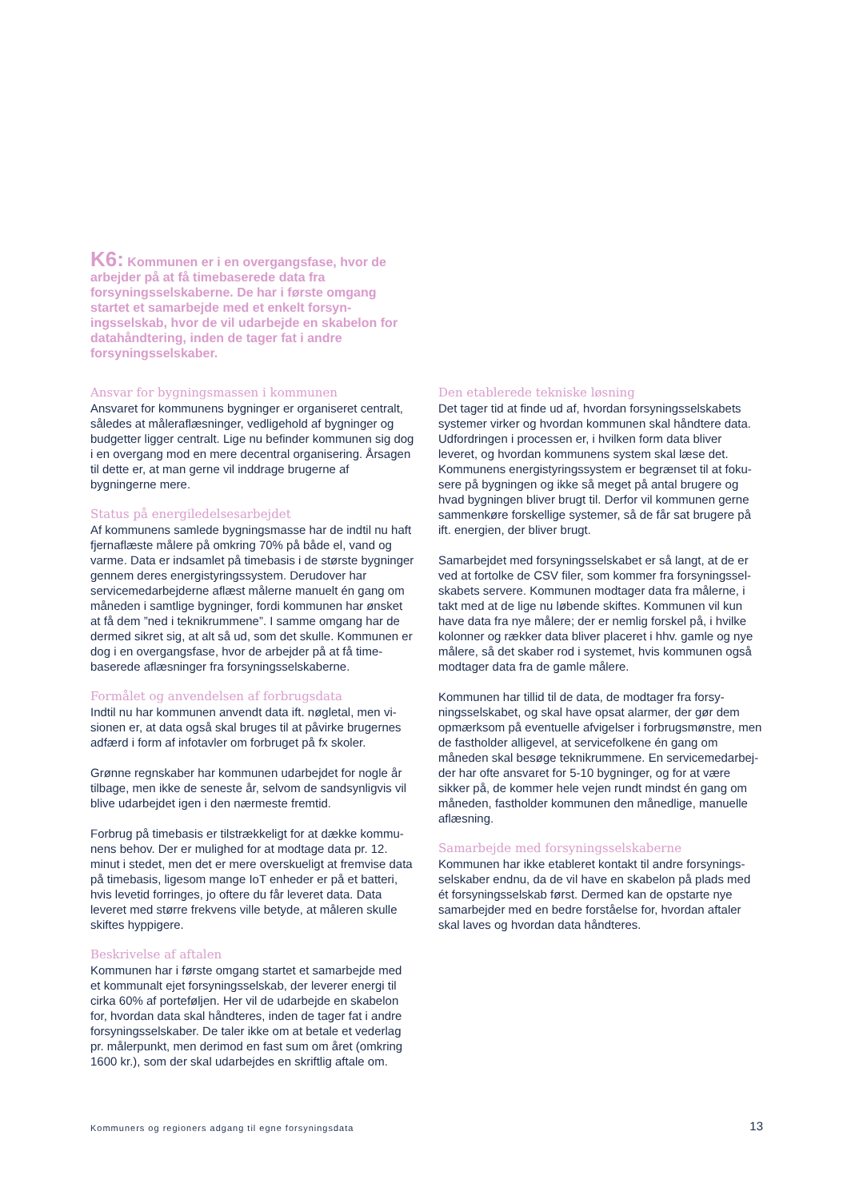K6: Kommunen er i en overgangsfase, hvor de arbejder på at få timebaserede data fra forsyningsselskaberne. De har i første omgang startet et samarbejde med et enkelt forsyn­ingsselskab, hvor de vil udarbejde en skabelon for datahåndtering, inden de tager fat i andre forsyningsselskaber.
Ansvar for bygningsmassen i kommunen
Ansvaret for kommunens bygninger er organiseret centralt, således at måleraflæsninger, vedligehold af bygninger og budgetter ligger centralt. Lige nu befinder kommunen sig dog i en overgang mod en mere decentral organisering. Årsagen til dette er, at man gerne vil inddrage brugerne af bygningerne mere.
Status på energiledelsesarbejdet
Af kommunens samlede bygningsmasse har de indtil nu haft fjernaflæste målere på omkring 70% på både el, vand og varme. Data er indsamlet på timebasis i de største byg­ninger gennem deres energistyringssystem. Derudover har servicemedarbejderne aflæst målerne manuelt én gang om måneden i samtlige bygninger, fordi kommunen har ønsket at få dem ”ned i teknikrummene”. I samme omgang har de dermed sikret sig, at alt så ud, som det skulle. Kommunen er dog i en overgangsfase, hvor de arbejder på at få time­baserede aflæsninger fra forsyningsselskaberne.
Formålet og anvendelsen af forbrugsdata
Indtil nu har kommunen anvendt data ift. nøgletal, men vi­sionen er, at data også skal bruges til at påvirke brugernes adfærd i form af infotavler om forbruget på fx skoler.
Grønne regnskaber har kommunen udarbejdet for nogle år tilbage, men ikke de seneste år, selvom de sandsynligvis vil blive udarbejdet igen i den nærmeste fremtid.
Forbrug på timebasis er tilstrækkeligt for at dække kommu­nens behov. Der er mulighed for at modtage data pr. 12. minut i stedet, men det er mere overskueligt at fremvise data på timebasis, ligesom mange IoT enheder er på et batteri, hvis levetid forringes, jo oftere du får leveret data. Data leveret med større frekvens ville betyde, at måleren skulle skiftes hyppigere.
Beskrivelse af aftalen
Kommunen har i første omgang startet et samarbejde med et kommunalt ejet forsyningsselskab, der leverer energi til cirka 60% af porteføljen. Her vil de udarbejde en skabelon for, hvordan data skal håndteres, inden de tager fat i andre forsyningsselskaber. De taler ikke om at betale et vederlag pr. målerpunkt, men derimod en fast sum om året (omkring 1600 kr.), som der skal udarbejdes en skriftlig aftale om.
Den etablerede tekniske løsning
Det tager tid at finde ud af, hvordan forsyningsselskabets systemer virker og hvordan kommunen skal håndtere data. Udfordringen i processen er, i hvilken form data bliver leveret, og hvordan kommunens system skal læse det. Kommunens energistyringssystem er begrænset til at foku­sere på bygningen og ikke så meget på antal brugere og hvad bygningen bliver brugt til. Derfor vil kommunen gerne sammenkøre forskellige systemer, så de får sat brugere på ift. energien, der bliver brugt.
Samarbejdet med forsyningsselskabet er så langt, at de er ved at fortolke de CSV filer, som kommer fra forsyningssel­skabets servere. Kommunen modtager data fra målerne, i takt med at de lige nu løbende skiftes. Kommunen vil kun have data fra nye målere; der er nemlig forskel på, i hvilke kolonner og rækker data bliver placeret i hhv. gamle og nye målere, så det skaber rod i systemet, hvis kommunen også modtager data fra de gamle målere.
Kommunen har tillid til de data, de modtager fra forsy­ningsselskabet, og skal have opsat alarmer, der gør dem opmærksom på eventuelle afvigelser i forbrugsmønstre, men de fastholder alligevel, at servicefolkene én gang om måneden skal besøge teknikrummene. En servicemedarbej­der har ofte ansvaret for 5-10 bygninger, og for at være sikker på, de kommer hele vejen rundt mindst én gang om måneden, fastholder kommunen den månedlige, manuelle aflæsning.
Samarbejde med forsyningsselskaberne
Kommunen har ikke etableret kontakt til andre forsynings­selskaber endnu, da de vil have en skabelon på plads med ét forsyningsselskab først. Dermed kan de opstarte nye samarbejder med en bedre forståelse for, hvordan aftaler skal laves og hvordan data håndteres.
Kommuners og regioners adgang til egne forsyningsdata
13